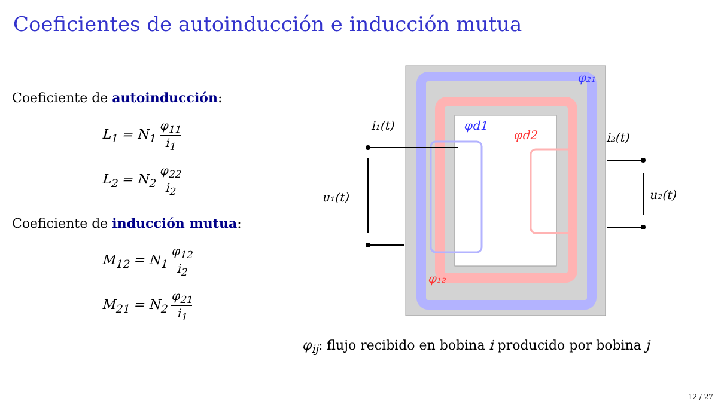Coeficientes de autoinducción e inducción mutua
Coeficiente de autoinducción:
L<sub>1</sub> = N<sub>1</sub> φ<sub>11</sub> i<sub>1</sub>
L<sub>2</sub> = N<sub>2</sub> φ<sub>22</sub> i<sub>2</sub>
Coeficiente de inducción mutua:
M<sub>12</sub> = N<sub>1</sub> φ<sub>12</sub> i<sub>2</sub>
M<sub>21</sub> = N<sub>2</sub> φ<sub>21</sub> i<sub>1</sub>
i₁(t)
i₂(t)
u₁(t)
u₂(t)
φ₂₁
φd1
φd2
φ₁₂
φ<sub>ij</sub>: flujo recibido en bobina i producido por bobina j
12 / 27